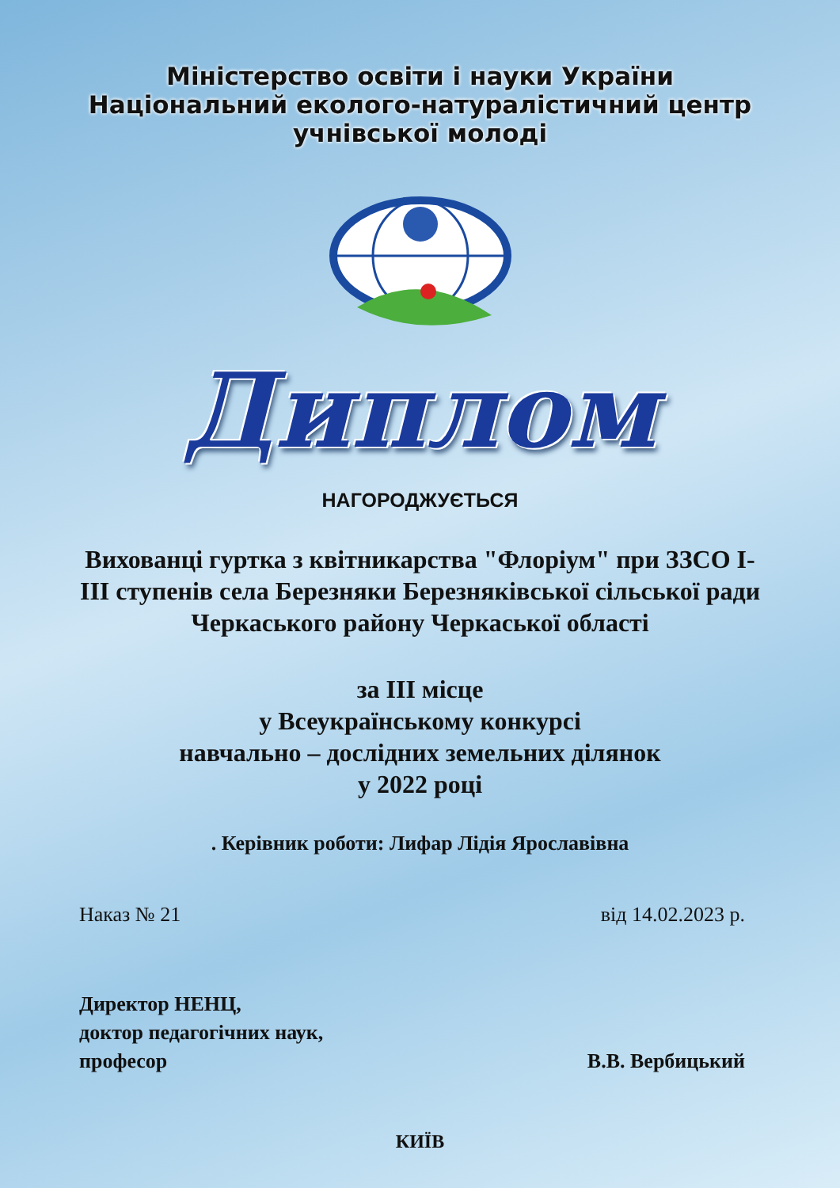Міністерство освіти і науки України
Національний еколого-натуралістичний центр
учнівської молоді
Диплом
НАГОРОДЖУЄТЬСЯ
Вихованці гуртка з квітникарства "Флоріум" при ЗЗСО І-ІІІ ступенів села Березняки Березняківської сільської ради Черкаського району Черкаської області
за ІІІ місце
у Всеукраїнському конкурсі
навчально – дослідних земельних ділянок
у 2022 році
. Керівник роботи: Лифар Лідія Ярославівна
Наказ № 21 від 14.02.2023 р.
Директор НЕНЦ,
доктор педагогічних наук,
професор
В.В. Вербицький
КИЇВ